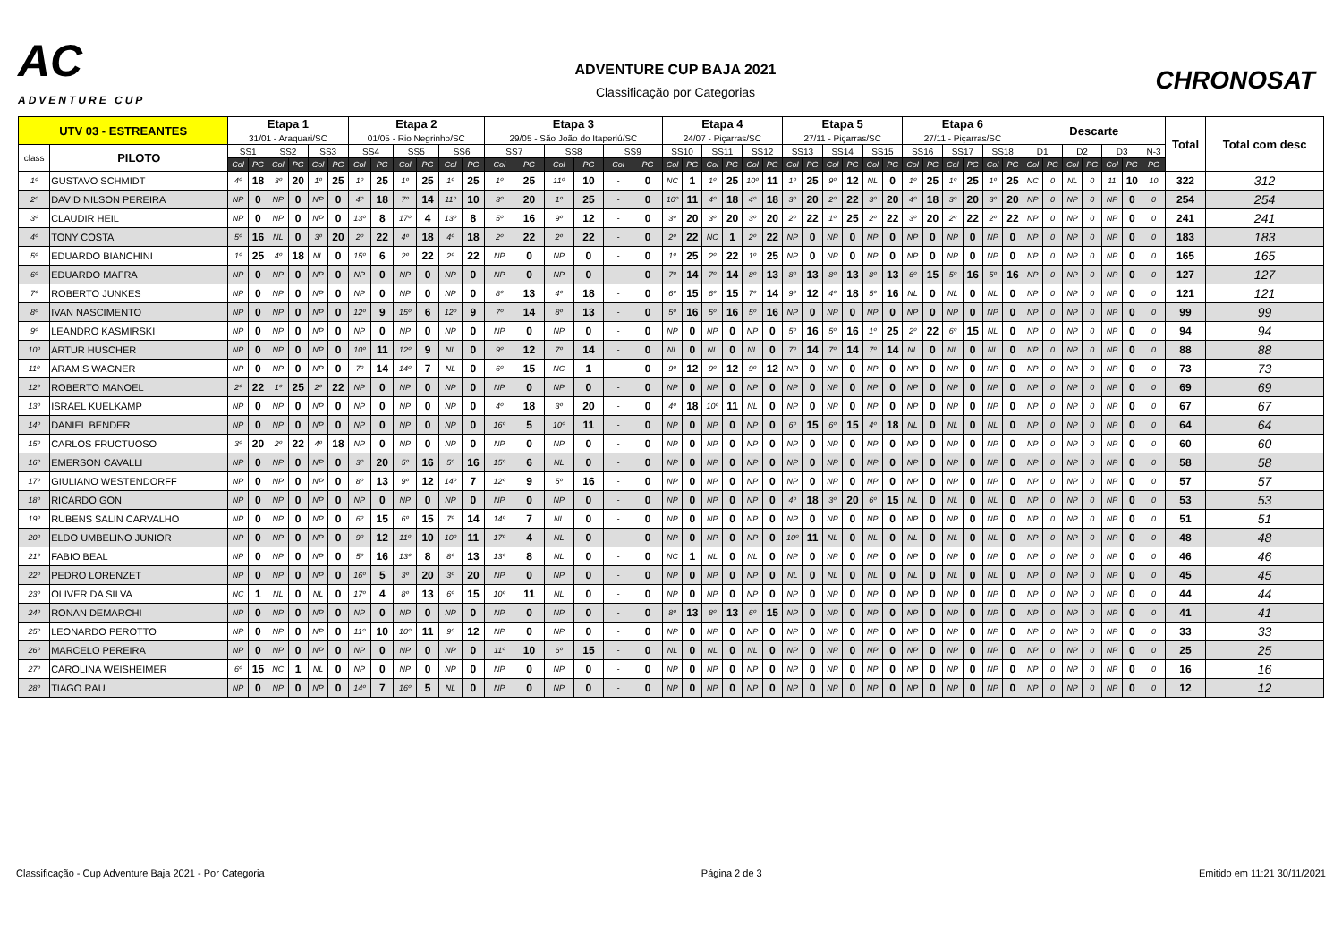AC
ADVENTURE CUP
ADVENTURE CUP BAJA 2021
Classificação por Categorias
CHRONOSAT
| UTV 03 - ESTREANTES | | Etapa 1 | | | | | | Etapa 2 | | | | | | Etapa 3 | | | | | | Etapa 4 | | | | | | Etapa 5 | | | | | | Etapa 6 | | | | | | Descarte | | | | | | | Total | Total com desc |
| --- | --- | --- | --- | --- | --- | --- | --- | --- | --- | --- | --- | --- | --- | --- | --- | --- | --- | --- | --- | --- | --- | --- | --- | --- | --- | --- | --- | --- | --- | --- | --- | --- | --- | --- | --- | --- | --- | --- | --- | --- | --- | --- | --- | --- | --- | --- |
| | | 31/01 - Araquari/SC | | | | | | 01/05 - Rio Negrinho/SC | | | | | | 29/05 - São João do Itaperiú/SC | | | | | | 24/07 - Piçarras/SC | | | | | | 27/11 - Piçarras/SC | | | | | | 27/11 - Piçarras/SC | | | | | | | | | | | | | | |
| class | PILOTO | SS1 | | SS2 | | SS3 | | SS4 | | SS5 | | SS6 | | SS7 | | SS8 | | SS9 | | SS10 | | SS11 | | SS12 | | SS13 | | SS14 | | SS15 | | SS16 | | SS17 | | SS18 | | D1 | | D2 | | D3 | | N-3 | | |
| | | Col | PG | Col | PG | Col | PG | Col | PG | Col | PG | Col | PG | Col | PG | Col | PG | Col | PG | Col | PG | Col | PG | Col | PG | Col | PG | Col | PG | Col | PG | Col | PG | Col | PG | Col | PG | Col | PG | Col | PG | Col | PG | PG | | |
| 1º | GUSTAVO SCHMIDT | 4º | 18 | 3º | 20 | 1º | 25 | 1º | 25 | 1º | 25 | 1º | 25 | 1º | 25 | 11º | 10 | - | 0 | NC | 1 | 1º | 25 | 10º | 11 | 1º | 25 | 9º | 12 | NL | 0 | 1º | 25 | 1º | 25 | 1º | 25 | NC | 0 | NL | 0 | 11 | 10 | 10 | 322 | 312 |
| 2º | DAVID NILSON PEREIRA | NP | 0 | NP | 0 | NP | 0 | 4º | 18 | 7º | 14 | 11º | 10 | 3º | 20 | 1º | 25 | - | 0 | 10º | 11 | 4º | 18 | 4º | 18 | 3º | 20 | 2º | 22 | 3º | 20 | 4º | 18 | 3º | 20 | 3º | 20 | NP | 0 | NP | 0 | NP | 0 | 0 | 254 | 254 |
| 3º | CLAUDIR HEIL | NP | 0 | NP | 0 | NP | 0 | 13º | 8 | 17º | 4 | 13º | 8 | 5º | 16 | 9º | 12 | - | 0 | 3º | 20 | 3º | 20 | 3º | 20 | 2º | 22 | 1º | 25 | 2º | 22 | 3º | 20 | 2º | 22 | 2º | 22 | NP | 0 | NP | 0 | NP | 0 | 0 | 241 | 241 |
| 4º | TONY COSTA | 5º | 16 | NL | 0 | 3º | 20 | 2º | 22 | 4º | 18 | 4º | 18 | 2º | 22 | 2º | 22 | - | 0 | 2º | 22 | NC | 1 | 2º | 22 | NP | 0 | NP | 0 | NP | 0 | NP | 0 | NP | 0 | NP | 0 | NP | 0 | NP | 0 | NP | 0 | 0 | 183 | 183 |
| 5º | EDUARDO BIANCHINI | 1º | 25 | 4º | 18 | NL | 0 | 15º | 6 | 2º | 22 | 2º | 22 | NP | 0 | NP | 0 | - | 0 | 1º | 25 | 2º | 22 | 1º | 25 | NP | 0 | NP | 0 | NP | 0 | NP | 0 | NP | 0 | NP | 0 | NP | 0 | NP | 0 | NP | 0 | 0 | 165 | 165 |
| 6º | EDUARDO MAFRA | NP | 0 | NP | 0 | NP | 0 | NP | 0 | NP | 0 | NP | 0 | NP | 0 | NP | 0 | - | 0 | 7º | 14 | 7º | 14 | 8º | 13 | 8º | 13 | 8º | 13 | 8º | 13 | 6º | 15 | 5º | 16 | 5º | 16 | NP | 0 | NP | 0 | NP | 0 | 0 | 127 | 127 |
| 7º | ROBERTO JUNKES | NP | 0 | NP | 0 | NP | 0 | NP | 0 | NP | 0 | NP | 0 | 8º | 13 | 4º | 18 | - | 0 | 6º | 15 | 6º | 15 | 7º | 14 | 9º | 12 | 4º | 18 | 5º | 16 | NL | 0 | NL | 0 | NL | 0 | NP | 0 | NP | 0 | NP | 0 | 0 | 121 | 121 |
| 8º | IVAN NASCIMENTO | NP | 0 | NP | 0 | NP | 0 | 12º | 9 | 15º | 6 | 12º | 9 | 7º | 14 | 8º | 13 | - | 0 | 5º | 16 | 5º | 16 | 5º | 16 | NP | 0 | NP | 0 | NP | 0 | NP | 0 | NP | 0 | NP | 0 | NP | 0 | NP | 0 | NP | 0 | 0 | 99 | 99 |
| 9º | LEANDRO KASMIRSKI | NP | 0 | NP | 0 | NP | 0 | NP | 0 | NP | 0 | NP | 0 | NP | 0 | NP | 0 | - | 0 | NP | 0 | NP | 0 | NP | 0 | 5º | 16 | 5º | 16 | 1º | 25 | 2º | 22 | 6º | 15 | NL | 0 | NP | 0 | NP | 0 | NP | 0 | 0 | 94 | 94 |
| 10º | ARTUR HUSCHER | NP | 0 | NP | 0 | NP | 0 | 10º | 11 | 12º | 9 | NL | 0 | 9º | 12 | 7º | 14 | - | 0 | NL | 0 | NL | 0 | NL | 0 | 7º | 14 | 7º | 14 | 7º | 14 | NL | 0 | NL | 0 | NL | 0 | NP | 0 | NP | 0 | NP | 0 | 0 | 88 | 88 |
| 11º | ARAMIS WAGNER | NP | 0 | NP | 0 | NP | 0 | 7º | 14 | 14º | 7 | NL | 0 | 6º | 15 | NC | 1 | - | 0 | 9º | 12 | 9º | 12 | 9º | 12 | NP | 0 | NP | 0 | NP | 0 | NP | 0 | NP | 0 | NP | 0 | NP | 0 | NP | 0 | NP | 0 | 0 | 73 | 73 |
| 12º | ROBERTO MANOEL | 2º | 22 | 1º | 25 | 2º | 22 | NP | 0 | NP | 0 | NP | 0 | NP | 0 | NP | 0 | - | 0 | NP | 0 | NP | 0 | NP | 0 | NP | 0 | NP | 0 | NP | 0 | NP | 0 | NP | 0 | NP | 0 | NP | 0 | NP | 0 | NP | 0 | 0 | 69 | 69 |
| 13º | ISRAEL KUELKAMP | NP | 0 | NP | 0 | NP | 0 | NP | 0 | NP | 0 | NP | 0 | 4º | 18 | 3º | 20 | - | 0 | 4º | 18 | 10º | 11 | NL | 0 | NP | 0 | NP | 0 | NP | 0 | NP | 0 | NP | 0 | NP | 0 | NP | 0 | NP | 0 | NP | 0 | 0 | 67 | 67 |
| 14º | DANIEL BENDER | NP | 0 | NP | 0 | NP | 0 | NP | 0 | NP | 0 | NP | 0 | 16º | 5 | 10º | 11 | - | 0 | NP | 0 | NP | 0 | NP | 0 | 6º | 15 | 6º | 15 | 4º | 18 | NL | 0 | NL | 0 | NL | 0 | NP | 0 | NP | 0 | NP | 0 | 0 | 64 | 64 |
| 15º | CARLOS FRUCTUOSO | 3º | 20 | 2º | 22 | 4º | 18 | NP | 0 | NP | 0 | NP | 0 | NP | 0 | NP | 0 | - | 0 | NP | 0 | NP | 0 | NP | 0 | NP | 0 | NP | 0 | NP | 0 | NP | 0 | NP | 0 | NP | 0 | NP | 0 | NP | 0 | NP | 0 | 0 | 60 | 60 |
| 16º | EMERSON CAVALLI | NP | 0 | NP | 0 | NP | 0 | 3º | 20 | 5º | 16 | 5º | 16 | 15º | 6 | NL | 0 | - | 0 | NP | 0 | NP | 0 | NP | 0 | NP | 0 | NP | 0 | NP | 0 | NP | 0 | NP | 0 | NP | 0 | NP | 0 | NP | 0 | NP | 0 | 0 | 58 | 58 |
| 17º | GIULIANO WESTENDORFF | NP | 0 | NP | 0 | NP | 0 | 8º | 13 | 9º | 12 | 14º | 7 | 12º | 9 | 5º | 16 | - | 0 | NP | 0 | NP | 0 | NP | 0 | NP | 0 | NP | 0 | NP | 0 | NP | 0 | NP | 0 | NP | 0 | NP | 0 | NP | 0 | NP | 0 | 0 | 57 | 57 |
| 18º | RICARDO GON | NP | 0 | NP | 0 | NP | 0 | NP | 0 | NP | 0 | NP | 0 | NP | 0 | NP | 0 | - | 0 | NP | 0 | NP | 0 | NP | 0 | 4º | 18 | 3º | 20 | 6º | 15 | NL | 0 | NL | 0 | NL | 0 | NP | 0 | NP | 0 | NP | 0 | 0 | 53 | 53 |
| 19º | RUBENS SALIN CARVALHO | NP | 0 | NP | 0 | NP | 0 | 6º | 15 | 6º | 15 | 7º | 14 | 14º | 7 | NL | 0 | - | 0 | NP | 0 | NP | 0 | NP | 0 | NP | 0 | NP | 0 | NP | 0 | NP | 0 | NP | 0 | NP | 0 | NP | 0 | NP | 0 | NP | 0 | 0 | 51 | 51 |
| 20º | ELDO UMBELINO JUNIOR | NP | 0 | NP | 0 | NP | 0 | 9º | 12 | 11º | 10 | 10º | 11 | 17º | 4 | NL | 0 | - | 0 | NP | 0 | NP | 0 | NP | 0 | 10º | 11 | NL | 0 | NL | 0 | NL | 0 | NL | 0 | NL | 0 | NP | 0 | NP | 0 | NP | 0 | 0 | 48 | 48 |
| 21º | FABIO BEAL | NP | 0 | NP | 0 | NP | 0 | 5º | 16 | 13º | 8 | 8º | 13 | 13º | 8 | NL | 0 | - | 0 | NC | 1 | NL | 0 | NL | 0 | NP | 0 | NP | 0 | NP | 0 | NP | 0 | NP | 0 | NP | 0 | NP | 0 | NP | 0 | NP | 0 | 0 | 46 | 46 |
| 22º | PEDRO LORENZET | NP | 0 | NP | 0 | NP | 0 | 16º | 5 | 3º | 20 | 3º | 20 | NP | 0 | NP | 0 | - | 0 | NP | 0 | NP | 0 | NP | 0 | NL | 0 | NL | 0 | NL | 0 | NL | 0 | NL | 0 | NL | 0 | NP | 0 | NP | 0 | NP | 0 | 0 | 45 | 45 |
| 23º | OLIVER DA SILVA | NC | 1 | NL | 0 | NL | 0 | 17º | 4 | 8º | 13 | 6º | 15 | 10º | 11 | NL | 0 | - | 0 | NP | 0 | NP | 0 | NP | 0 | NP | 0 | NP | 0 | NP | 0 | NP | 0 | NP | 0 | NP | 0 | NP | 0 | NP | 0 | NP | 0 | 0 | 44 | 44 |
| 24º | RONAN DEMARCHI | NP | 0 | NP | 0 | NP | 0 | NP | 0 | NP | 0 | NP | 0 | NP | 0 | NP | 0 | - | 0 | 8º | 13 | 8º | 13 | 6º | 15 | NP | 0 | NP | 0 | NP | 0 | NP | 0 | NP | 0 | NP | 0 | NP | 0 | NP | 0 | NP | 0 | 0 | 41 | 41 |
| 25º | LEONARDO PEROTTO | NP | 0 | NP | 0 | NP | 0 | 11º | 10 | 10º | 11 | 9º | 12 | NP | 0 | NP | 0 | - | 0 | NP | 0 | NP | 0 | NP | 0 | NP | 0 | NP | 0 | NP | 0 | NP | 0 | NP | 0 | NP | 0 | NP | 0 | NP | 0 | NP | 0 | 0 | 33 | 33 |
| 26º | MARCELO PEREIRA | NP | 0 | NP | 0 | NP | 0 | NP | 0 | NP | 0 | NP | 0 | 11º | 10 | 6º | 15 | - | 0 | NL | 0 | NL | 0 | NL | 0 | NP | 0 | NP | 0 | NP | 0 | NP | 0 | NP | 0 | NP | 0 | NP | 0 | NP | 0 | NP | 0 | 0 | 25 | 25 |
| 27º | CAROLINA WEISHEIMER | 6º | 15 | NC | 1 | NL | 0 | NP | 0 | NP | 0 | NP | 0 | NP | 0 | NP | 0 | - | 0 | NP | 0 | NP | 0 | NP | 0 | NP | 0 | NP | 0 | NP | 0 | NP | 0 | NP | 0 | NP | 0 | NP | 0 | NP | 0 | NP | 0 | 0 | 16 | 16 |
| 28º | TIAGO RAU | NP | 0 | NP | 0 | NP | 0 | 14º | 7 | 16º | 5 | NL | 0 | NP | 0 | NP | 0 | - | 0 | NP | 0 | NP | 0 | NP | 0 | NP | 0 | NP | 0 | NP | 0 | NP | 0 | NP | 0 | NP | 0 | NP | 0 | NP | 0 | NP | 0 | 0 | 12 | 12 |
Classificação - Cup Adventure Baja 2021 - Por Categoria Página 2 de 3 Emitido em 11:21 30/11/2021